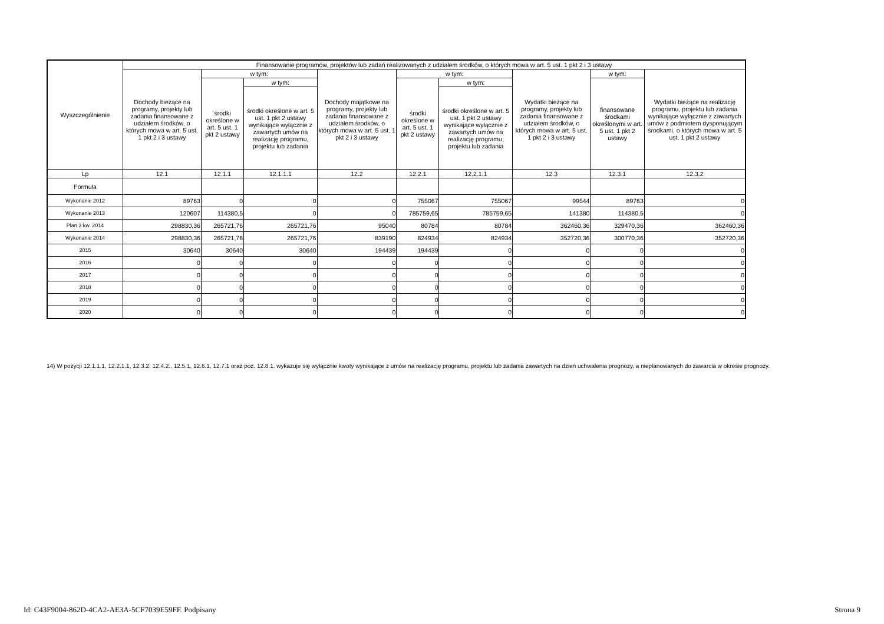| Wyszczególnienie | Finansowanie programów, projektów lub zadań realizowanych z udziałem środków, o których mowa w art. 5 ust. 1 pkt 2 i 3 ustawy | | | | | | | | |
| --- | --- | --- | --- | --- | --- | --- | --- | --- | --- |
| | Dochody bieżące na programy, projekty lub zadania finansowane z udziałem środków, o których mowa w art. 5 ust. 1 pkt 2 i 3 ustawy | w tym: | | Dochody majątkowe na programy, projekty lub zadania finansowane z udziałem środków, o których mowa w art. 5 ust. 1 pkt 2 i 3 ustawy | w tym: | | Wydatki bieżące na programy, projekty lub zadania finansowane z udziałem środków, o których mowa w art. 5 ust. 1 pkt 2 i 3 ustawy | w tym: | Wydatki bieżące na realizację programu, projektu lub zadania wynikające wyłącznie z zawartych umów z podmiotem dysponującym środkami, o których mowa w art. 5 ust. 1 pkt 2 ustawy |
| | | środki określone w art. 5 ust. 1 pkt 2 ustawy | w tym: | | środki określone w art. 5 ust. 1 pkt 2 ustawy | w tym: | | finansowane środkami określonymi w art. 5 ust. 1 pkt 2 ustawy | |
| | | | środki określone w art. 5 ust. 1 pkt 2 ustawy wynikające wyłącznie z zawartych umów na realizację programu, projektu lub zadania | | | środki określone w art. 5 ust. 1 pkt 2 ustawy wynikające wyłącznie z zawartych umów na realizację programu, projektu lub zadania | | | |
| Lp | 12.1 | 12.1.1 | 12.1.1.1 | 12.2 | 12.2.1 | 12.2.1.1 | 12.3 | 12.3.1 | 12.3.2 |
| Formuła | | | | | | | | | |
| Wykonanie 2012 | 89763 | 0 | 0 | 0 | 755067 | 755067 | 99544 | 89763 | 0 |
| Wykonanie 2013 | 120607 | 114380,5 | 0 | 0 | 785759,65 | 785759,65 | 141380 | 114380,5 | 0 |
| Plan 3 kw. 2014 | 298830,36 | 265721,76 | 265721,76 | 95040 | 80784 | 80784 | 362460,36 | 329470,36 | 362460,36 |
| Wykonanie 2014 | 298830,36 | 265721,76 | 265721,76 | 839190 | 824934 | 824934 | 352720,36 | 300770,36 | 352720,36 |
| 2015 | 30640 | 30640 | 30640 | 194439 | 194439 | 0 | 0 | 0 | 0 |
| 2016 | 0 | 0 | 0 | 0 | 0 | 0 | 0 | 0 | 0 |
| 2017 | 0 | 0 | 0 | 0 | 0 | 0 | 0 | 0 | 0 |
| 2018 | 0 | 0 | 0 | 0 | 0 | 0 | 0 | 0 | 0 |
| 2019 | 0 | 0 | 0 | 0 | 0 | 0 | 0 | 0 | 0 |
| 2020 | 0 | 0 | 0 | 0 | 0 | 0 | 0 | 0 | 0 |
14) W pozycji 12.1.1.1, 12.2.1.1, 12.3.2, 12.4.2., 12.5.1, 12.6.1, 12.7.1 oraz poz. 12.8.1. wykazuje się wyłącznie kwoty wynikające z umów na realizację programu, projektu lub zadania zawartych na dzień uchwalenia prognozy, a nieplanowanych do zawarcia w okresie prognozy.
Id: C43F9004-862D-4CA2-AE3A-5CF7039E59FF. Podpisany Strona 9